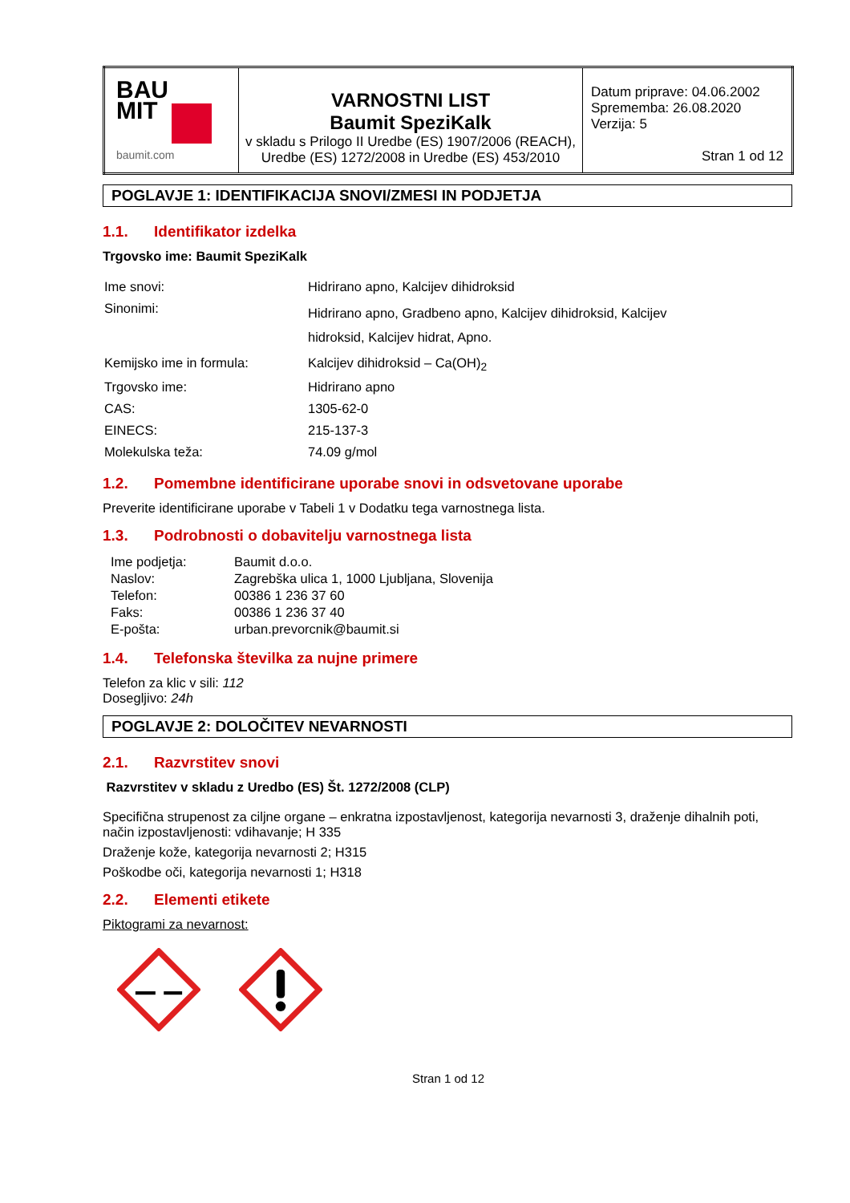| BAU MIT baumit.com | VARNOSTNI LIST Baumit SpeziKalk v skladu s Prilogo II Uredbe (ES) 1907/2006 (REACH), Uredbe (ES) 1272/2008 in Uredbe (ES) 453/2010 | Datum priprave: 04.06.2002 Sprememba: 26.08.2020 Verzija: 5 Stran 1 od 12 |
POGLAVJE 1: IDENTIFIKACIJA SNOVI/ZMESI IN PODJETJA
1.1. Identifikator izdelka
Trgovsko ime: Baumit SpeziKalk
| Ime snovi: | Hidrirano apno, Kalcijev dihidroksid |
| Sinonimi: | Hidrirano apno, Gradbeno apno, Kalcijev dihidroksid, Kalcijev hidroksid, Kalcijev hidrat, Apno. |
| Kemijsko ime in formula: | Kalcijev dihidroksid – Ca(OH)<sub>2</sub> |
| Trgovsko ime: | Hidrirano apno |
| CAS: | 1305-62-0 |
| EINECS: | 215-137-3 |
| Molekulska teža: | 74.09 g/mol |
1.2. Pomembne identificirane uporabe snovi in odsvetovane uporabe
Preverite identificirane uporabe v Tabeli 1 v Dodatku tega varnostnega lista.
1.3. Podrobnosti o dobavitelju varnostnega lista
| Ime podjetja: | Baumit d.o.o. |
| Naslov: | Zagrebška ulica 1, 1000 Ljubljana, Slovenija |
| Telefon: | 00386 1 236 37 60 |
| Faks: | 00386 1 236 37 40 |
| E-pošta: | urban.prevorcnik@baumit.si |
1.4. Telefonska številka za nujne primere
Telefon za klic v sili: 112
Dosegljivo: 24h
POGLAVJE 2: DOLOČITEV NEVARNOSTI
2.1. Razvrstitev snovi
Razvrstitev v skladu z Uredbo (ES) Št. 1272/2008 (CLP)
Specifična strupenost za ciljne organe – enkratna izpostavljenost, kategorija nevarnosti 3, draženje dihalnih poti, način izpostavljenosti: vdihavanje; H 335
Draženje kože, kategorija nevarnosti 2; H315
Poškodbe oči, kategorija nevarnosti 1; H318
2.2. Elementi etikete
Piktogrami za nevarnost:
Stran 1 od 12